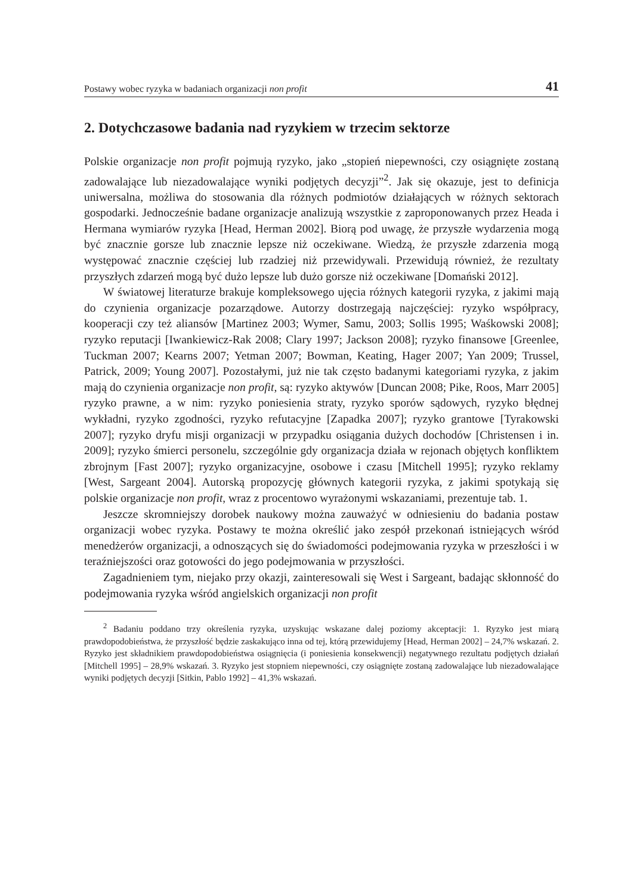Postawy wobec ryzyka w badaniach organizacji non profit 41
2. Dotychczasowe badania nad ryzykiem w trzecim sektorze
Polskie organizacje non profit pojmują ryzyko, jako „stopień niepewności, czy osiąg­nięte zostaną zadowalające lub niezadowalające wyniki podjętych decyzji”<sup>2</sup>. Jak się okazuje, jest to definicja uniwersalna, możliwa do stosowania dla różnych podmiotów działających w różnych sektorach gospodarki. Jednocześnie badane organizacje analizują wszystkie z zaproponowanych przez Heada i Hermana wymiarów ryzyka [Head, Herman 2002]. Biorą pod uwagę, że przyszłe wydarzenia mogą być znacznie gorsze lub znacznie lepsze niż oczekiwane. Wiedzą, że przyszłe zdarzenia mogą występować znacznie częściej lub rzadziej niż przewidywali. Przewidują również, że rezultaty przyszłych zdarzeń mogą być dużo lepsze lub dużo gorsze niż oczekiwane [Domański 2012].
W światowej literaturze brakuje kompleksowego ujęcia różnych kategorii ryzyka, z jakimi mają do czynienia organizacje pozarządowe. Autorzy dostrzegają najczęściej: ryzyko współpracy, kooperacji czy też aliansów [Martinez 2003; Wymer, Samu, 2003; Sollis 1995; Waśkowski 2008]; ryzyko reputacji [Iwankiewicz-Rak 2008; Clary 1997; Jackson 2008]; ryzyko finansowe [Greenlee, Tuckman 2007; Kearns 2007; Yetman 2007; Bowman, Keating, Hager 2007; Yan 2009; Trussel, Patrick, 2009; Young 2007]. Pozostałymi, już nie tak często badanymi kategoriami ryzyka, z jakim mają do czynienia organizacje non profit, są: ryzyko aktywów [Duncan 2008; Pike, Roos, Marr 2005] ryzyko prawne, a w nim: ryzyko poniesienia straty, ryzyko sporów sądowych, ryzyko błędnej wykładni, ryzyko zgodności, ryzyko refutacyjne [Zapadka 2007]; ryzyko grantowe [Tyrakowski 2007]; ryzyko dryfu misji organizacji w przypadku osiągania dużych dochodów [Christensen i in. 2009]; ryzyko śmierci personelu, szczególnie gdy organizacja działa w rejonach objętych konfliktem zbrojnym [Fast 2007]; ryzyko organizacyjne, osobowe i czasu [Mitchell 1995]; ryzyko reklamy [West, Sargeant 2004]. Autorską propozycję głównych kategorii ryzyka, z jakimi spotykają się polskie organizacje non profit, wraz z procentowo wyrażonymi wskazaniami, prezentuje tab. 1.
Jeszcze skromniejszy dorobek naukowy można zauważyć w odniesieniu do badania postaw organizacji wobec ryzyka. Postawy te można określić jako zespół przekonań istniejących wśród menedżerów organizacji, a odnoszących się do świadomości podejmowania ryzyka w przeszłości i w teraźniejszości oraz gotowości do jego podejmowania w przyszłości.
Zagadnieniem tym, niejako przy okazji, zainteresowali się West i Sargeant, badając skłonność do podejmowania ryzyka wśród angielskich organizacji non profit
<sup>2</sup> Badaniu poddano trzy określenia ryzyka, uzyskując wskazane dalej poziomy akceptacji: 1. Ryzyko jest miarą prawdopodobieństwa, że przyszłość będzie zaskakująco inna od tej, którą przewidujemy [Head, Herman 2002] – 24,7% wskazań. 2. Ryzyko jest składnikiem prawdopodobieństwa osiągnięcia (i poniesienia konsekwencji) negatywnego rezultatu podjętych działań [Mitchell 1995] – 28,9% wskazań. 3. Ryzyko jest stopniem niepewności, czy osiągnięte zostaną zadowalające lub niezadowalające wyniki podjętych decyzji [Sitkin, Pablo 1992] – 41,3% wskazań.